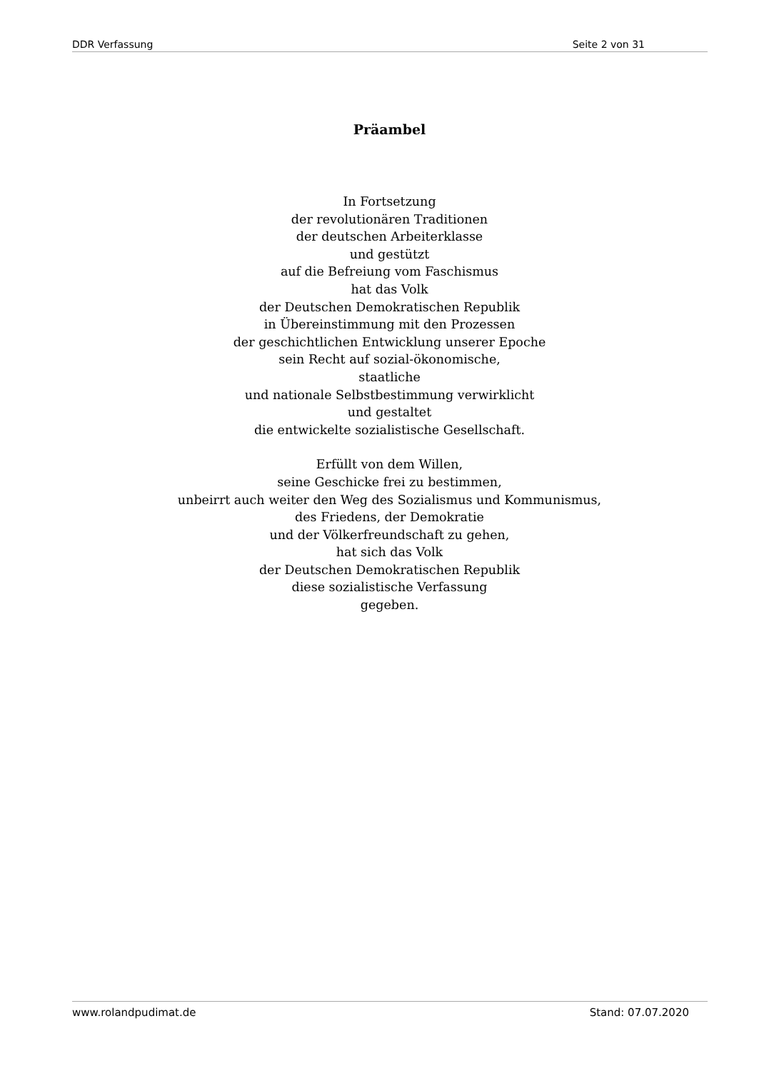DDR Verfassung Seite 2 von 31
Präambel
In Fortsetzung
der revolutionären Traditionen
der deutschen Arbeiterklasse
und gestützt
auf die Befreiung vom Faschismus
hat das Volk
der Deutschen Demokratischen Republik
in Übereinstimmung mit den Prozessen
der geschichtlichen Entwicklung unserer Epoche
sein Recht auf sozial-ökonomische,
staatliche
und nationale Selbstbestimmung verwirklicht
und gestaltet
die entwickelte sozialistische Gesellschaft.
Erfüllt von dem Willen,
seine Geschicke frei zu bestimmen,
unbeirrt auch weiter den Weg des Sozialismus und Kommunismus,
des Friedens, der Demokratie
und der Völkerfreundschaft zu gehen,
hat sich das Volk
der Deutschen Demokratischen Republik
diese sozialistische Verfassung
gegeben.
www.rolandpudimat.de Stand: 07.07.2020